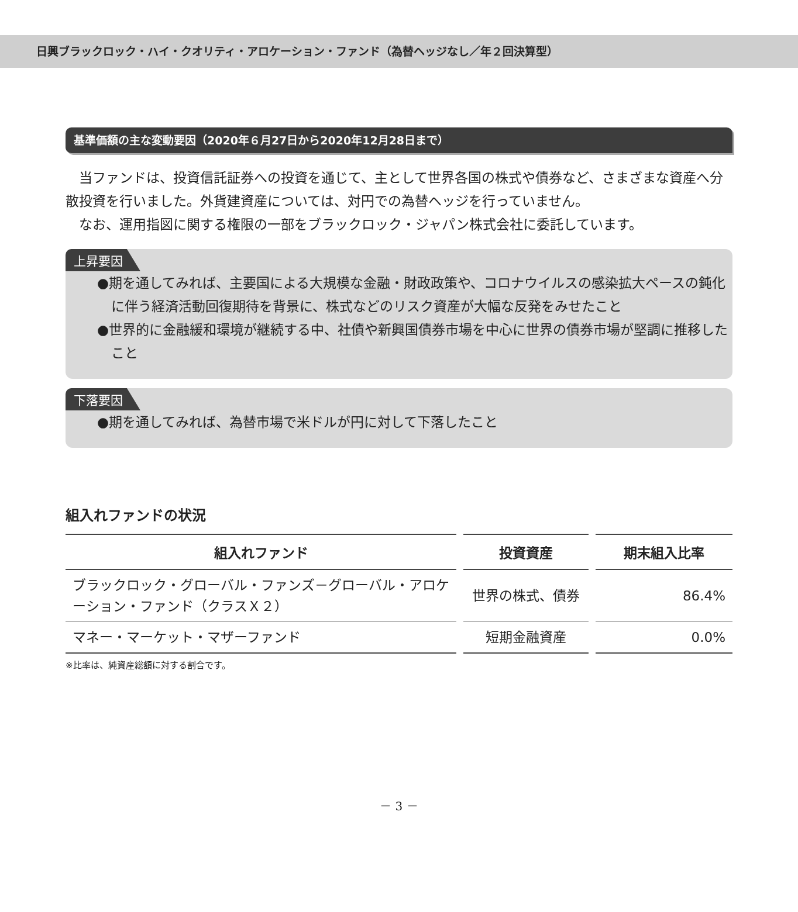日興ブラックロック・ハイ・クオリティ・アロケーション・ファンド（為替ヘッジなし／年２回決算型）
基準価額の主な変動要因（2020年６月27日から2020年12月28日まで）
　当ファンドは、投資信託証券への投資を通じて、主として世界各国の株式や債券など、さまざまな資産へ分散投資を行いました。外貨建資産については、対円での為替ヘッジを行っていません。
　なお、運用指図に関する権限の一部をブラックロック・ジャパン株式会社に委託しています。
上昇要因
●期を通してみれば、主要国による大規模な金融・財政政策や、コロナウイルスの感染拡大ペースの鈍化に伴う経済活動回復期待を背景に、株式などのリスク資産が大幅な反発をみせたこと
●世界的に金融緩和環境が継続する中、社債や新興国債券市場を中心に世界の債券市場が堅調に推移したこと
下落要因
●期を通してみれば、為替市場で米ドルが円に対して下落したこと
組入れファンドの状況
| 組入れファンド | 投資資産 | 期末組入比率 |
| --- | --- | --- |
| ブラックロック・グローバル・ファンズ－グローバル・アロケーション・ファンド（クラスＸ２） | 世界の株式、債券 | 86.4% |
| マネー・マーケット・マザーファンド | 短期金融資産 | 0.0% |
※比率は、純資産総額に対する割合です。
－ 3 －